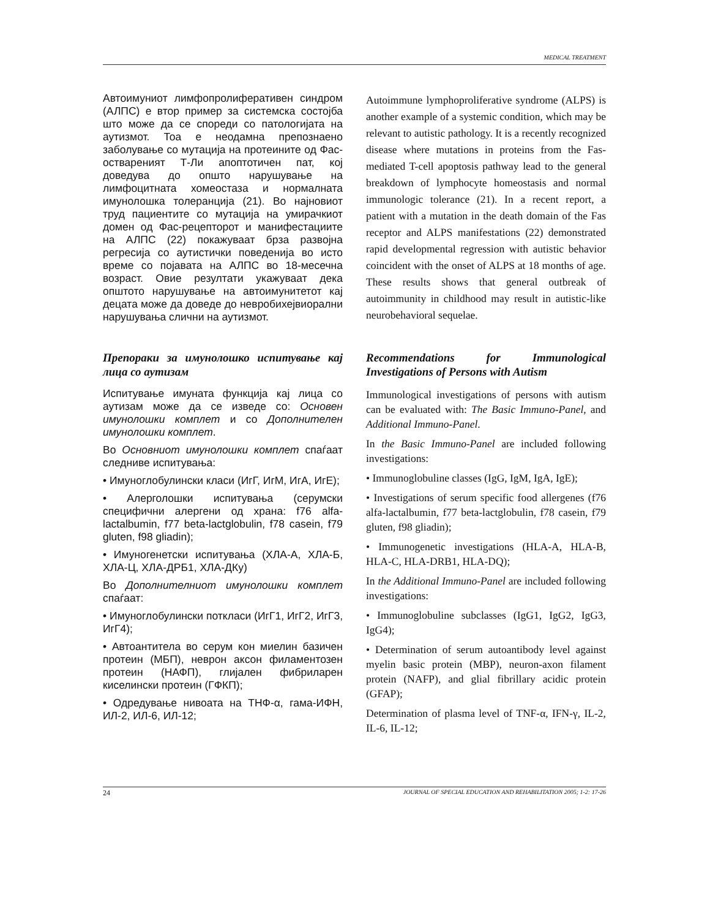MEDICAL TREATMENT
Автоимуниот лимфопролиферативен синдром (АЛПС) е втор пример за системска состојба што може да се спореди со патологијата на аутизмот. Тоа е неодамна препознаено заболување со мутација на протеините од Фас-оствареният Т-Ли апоптотичен пат, кој доведува до општо нарушување на лимфоцитната хомеостаза и нормалната имунолошка толеранција (21). Во најновиот труд пациентите со мутација на умирачкиот домен од Фас-рецепторот и манифестациите на АЛПС (22) покажуваат брза развојна регресија со аутистички поведенија во исто време со појавата на АЛПС во 18-месечна возраст. Овие резултати укажуваат дека општото нарушување на автоимунитетот кај децата може да доведе до невробихејвиорални нарушувања слични на аутизмот.
Препораки за имунолошко испитување кај лица со аутизам
Испитување имуната функција кај лица со аутизам може да се изведе со: Основен имунолошки комплет и со Дополнителен имунолошки комплет.
Во Основниот имунолошки комплет спаѓаат следниве испитувања:
• Имуноглобулински класи (ИгГ, ИгМ, ИгА, ИгЕ);
• Алерголошки испитувања (серумски специфични алергени од храна: f76 alfa-lactalbumin, f77 beta-lactglobulin, f78 casein, f79 gluten, f98 gliadin);
• Имуногенетски испитувања (ХЛА-А, ХЛА-Б, ХЛА-Ц, ХЛА-ДРБ1, ХЛА-ДКу)
Во Дополнителниот имунолошки комплет спаѓаат:
• Имуноглобулински поткласи (ИгГ1, ИгГ2, ИгГ3, ИгГ4);
• Автоантитела во серум кон миелин базичен протеин (МБП), неврон аксон филаментозен протеин (НАФП), глијален фибриларен киселински протеин (ГФКП);
• Одредување нивоата на ТНФ-α, гама-ИФН, ИЛ-2, ИЛ-6, ИЛ-12;
Autoimmune lymphoproliferative syndrome (ALPS) is another example of a systemic condition, which may be relevant to autistic pathology. It is a recently recognized disease where mutations in proteins from the Fas-mediated T-cell apoptosis pathway lead to the general breakdown of lymphocyte homeostasis and normal immunologic tolerance (21). In a recent report, a patient with a mutation in the death domain of the Fas receptor and ALPS manifestations (22) demonstrated rapid developmental regression with autistic behavior coincident with the onset of ALPS at 18 months of age. These results shows that general outbreak of autoimmunity in childhood may result in autistic-like neurobehavioral sequelae.
Recommendations for Immunological Investigations of Persons with Autism
Immunological investigations of persons with autism can be evaluated with: The Basic Immuno-Panel, and Additional Immuno-Panel.
In the Basic Immuno-Panel are included following investigations:
• Immunoglobuline classes (IgG, IgM, IgA, IgE);
• Investigations of serum specific food allergenes (f76 alfa-lactalbumin, f77 beta-lactglobulin, f78 casein, f79 gluten, f98 gliadin);
• Immunogenetic investigations (HLA-A, HLA-B, HLA-C, HLA-DRB1, HLA-DQ);
In the Additional Immuno-Panel are included following investigations:
• Immunoglobuline subclasses (IgG1, IgG2, IgG3, IgG4);
• Determination of serum autoantibody level against myelin basic protein (MBP), neuron-axon filament protein (NAFP), and glial fibrillary acidic protein (GFAP);
Determination of plasma level of TNF-α, IFN-γ, IL-2, IL-6, IL-12;
24 JOURNAL OF SPECIAL EDUCATION AND REHABILITATION 2005; 1-2: 17-26